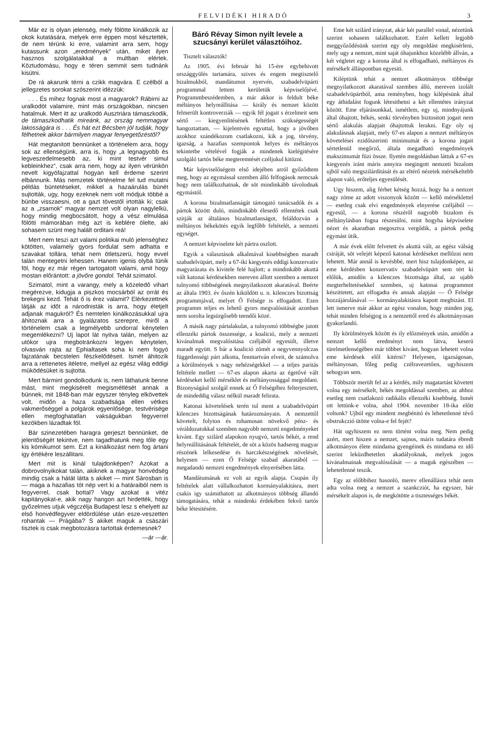FELVIDÉKI HIRADÓ 3
Már ez is olyan jelenség, mely fölötte kinálkozik az okok kutatására, melyek erre éppen most késztették, de nem térünk ki erre, valamint arra sem, hogy kutassunk azon „eredmények“ után, miket ilyen hasznos szolgálataikkal a multban elértek. Köztudomásu, hogy e téren semmit sem tudnánk kisütni.
De rá akarunk térni a czikk magvára. E czélból a jellegzetes sorokat szószerint idézzük:
. . . És mihez fognak most a magyarok? Rábirni az uralkodót valamire, mint más országokban, nincsen hatalmuk. Mert itt az uralkodó Ausztriára támaszkodik, de támaszkodhatik mireánk, az ország nemmagyar lakosságára is . . . És hát ezt Bécsben jól tudják, hogy félhetnek akkor bármilyen magyar fenyegetőzéstől?
Hát megtanitott bennünket a történelem arra, hogy sok az ellenségünk, arra is, hogy „a legnagyobb és legveszedelmesebb az, ki mint testvér simul kebleinkhez“, csak arra nem, hogy az ilyen vérünkön nevelt kigyófajzattal hogyan kell érdeme szerint elbánnunk. Más nemzetek történelme fel tud mutatni példás büntetéseket, mikkel a hazaárulás bünét sujtották, ugy, hogy ezeknek nem volt módjuk többé a bünbe visszaesni, ott a gazt tövestől irtották ki; csak az a „zsarnok“ magyar nemzet volt olyan nagylelkü, hogy mindig megbocsátott, hogy a vész elmulása fölötti mámorában még azt is keblére ölelte, aki sohasem szünt meg halált orditani reá!
Mert nem teszi azt valami politikai muló jelenséghez kötötten, valamely gyors fordulat sem adhatta e szavakat tollára, tehát nem ötletszerü, hogy evvel talán mentegetni lehessen. Hanem igenis olybá tünik föl, hogy ez már régen tartogatott valami, amit hogy mostan előrántott: a jövőre gondol. Tehát szimatol.
Szimatol, mint a varangy, mely a közeledő vihart megérezve, kidugja a piszkos mocsárból az orrát és brekegni kezd. Tehát ő is érez valamit? Elérkezettnek látják az időt a národnisták is arra, hogy életjelt adjanak magukról? És nemtelen kinálkozásukkal ujra áhitoznak arra a gyalázatos szerepre, miről a történelem csak a legmélyebb undorral kénytelen megemlékezni? Uj lapot lát nyitva talán, melyen az utókor ujra megbotránkozni legyen kénytelen, olvasván rajta az Ephialtasek soha ki nem fogyó fajzatának becstelen fészkelődéseit. Ismét áhitozik arra a rettenetes itéletre, mellyel az egész világ eddigi müködésüket is sujtotta.
Mert bármint gondolkodunk is, nem láthatunk benne mást, mint megkisérelt megismétlését annak a bünnek, mit 1848-ban már egyszer tényleg elkövettek volt, midőn a haza szabadsága ellen vétkes vakmerőséggel a polgárok egyenlősége, testvérisége ellen megfoghatatlan vakságukban fegyverrel kezökben lázadtak föl.
Bár szinezetében haragra gerjeszt bennünket, de jelentőségét tekintve, nem tagadhatunk meg tőle egy kis kómikumot sem. Ezt a kinálkozást nem fog ártani igy értékére leszállitani.
Mert mit is kinál tulajdonképen? Azokat a dobrovolnyikokat talán, akiknek a magyar honvédség mindig csak a hátát látta s akiket — mint Sárosban is — maga a hazafias tót nép vert ki a határaiból nem is fegyverrel, csak bottal? Vagy azokat a vitéz kapitányokat-e, akik nagy hangon azt hirdették, hogy győzelmes utjuk végczélja Budapest lesz s ehelyett az első honvédfegyver eldördülése után esze-veszetten rohantak — Prágába? S akiket maguk a császári tisztek is csak megbotozásra tartottak érdemesnek?
—ár —ár.
Báró Révay Simon nyilt levele a szucsányi kerület választóihoz.
Tisztelt választók!
Az 1905. évi február hó 15-ére egybehivott országgyülés tartamára, szives és engem megtisztelő bizalmukból, mandátumot nyervén, szabadelvüpárti programmal lettem kerületük képviselőjévé. Programmbeszédemben, a már akkor is feldult béke méltányos helyreállitása — király és nemzet között felmerült kontroverziák — egyik fél jogait s érzelmeit sem sértő — kiegyenlitésének feltétlen szükségességét hangoztattam, — kijelentvén egyuttal, hogy a jövőben azokhoz szándékozom csatlakozni, kik a jog, törvény, igazság, a hazafias szempontok helyes és méltányos tekintetbe vételével fogják a mindenek kielégitésére szolgáló tartós béke megteremtését czéljukul kitüzni.
Már képviselőségem első idejében arról győződtem meg, hogy az egymással szemben álló felfogások nemcsak hogy nem találkozhatnak, de söt mindinkább távolodnak egymástól.
A korona bizalmatlanságát támogató tanácsadók és a pártok között duló, mindinkább élesedő ellentétek csak szitják az általános bizalmatlanságot, feláldozván a méltányos békekötés egyik legfőbb feltételét, a nemzeti egységet.
A nemzet képviselete két pártra oszlott.
Egyik a választások alkalmával kisebbségben maradt szabadelvüpárt, mely a 67-iki kiegyezés eddigi konzervativ magyarázata és kivitele felé hajlott; a mindinkább akuttá vált katonai kérdésekben mereven állott szemben a nemzet tulnyomó többségének megnyilatkozott akaratával. Beérte az általa 1903. év őszén kiküldött u. n. kilenczes bizottság programmjával, melyet Ő Felsége is elfogadott. Ezen programm teljes es lehető gyors megvalósitását azonban nem sorolta legsürgősebb teendői közé.
A másik nagy pártalakulat, a tulnyomó többségbe jutott ellenzéki pártok összessége, a koalició, mely a nemzeti kivánalmak megvalósitása czéljából egyesült, illetve maradt együtt. S bár a koalició zömét a negyvennyolczas függetlenségi párt alkotta, fenntartván elveit, de számolva a körülmények s nagy nehézségekkel — a teljes paritás feltétele mellett — 67-es alapon akarta az égetővé vált kérdéseket kellő mérséklet és méltányossággal megoldani. Bizonyságául szolgál ennek az Ő Felségéhez felterjesztett, de mindeddig válasz nélkül maradt felirata.
Katonai követelések terén tul ment a szabadelvüpárt kilenczes bizottságának határozmányain. A nemzettől követelt, folyton és rohamosan növekvő pénz- és véráldozatokkal szemben nagyobb nemzeti engedményeket kivánt. Egy szilárd alapokon nyugvó, tartós békét, a rend helyreállitásának feltételét, de söt a közös hadsereg magyar részének lelkesedése és harczkészségének növelését, helyesen — ezen Ő Felsége szabad akaratából — megadandó nemzeti engedmények elnyerésében látta.
Mandátumának ez volt az egyik alapja. Csupán ily feltételek alatt vállalkozhatott kormányalakitásra, mert csakis igy számithatott az alkotmányos többség állandó támogatására, tehát a mindenki érdekében fekvő tartós béke létesitésére.
Eme két szilárd irányzat, akár két parallel vonal, nézetünk szerint sohasem találkozhatott. Ezért kellett legjobb meggyőződésünk szerint egy oly megoldást megkisérleni, mely ugy a nemzet, mint saját óhajunkhoz közelébb állván, a két végletet egy a korona által is elfogadható, méltányos és mérsékelt álláspontban egyesiti.
Kiléptünk tehát a nemzet alkotmányos többsége megnyilatkozott akaratával szemben álló, mereven izolált szabadelvüpártból, ama reményben, hogy kilépésünk által egy áthidalást fogunk létesithetni a két ellentétes irányzat között. Eme eljárásunkkal, ismétlem, egy uj, mindnyájunk által óhajtott, békés, senki törvényben biztositott jogait nem sértő alakulás alapjait óhajtottuk lerakni. Egy oly uj alakulásnak alapjait, mely 67-es alapon a nemzet méltányos követelései ezidőszerinti minimumát és a korona jogait sértetlenül megőrző, általa megadható engedmények makszimumát füzi össze. Ilyetén megoldásban láttuk a 67-es kiegyezés iránt máris annyira megingott nemzeti bizalom ujból való megszilárditását és az eltérő nézetek mérsékeltebb alapon való, erőteljes egyesülését.
Ugy hiszem, alig férhet kétség hozzá, hogy ha a nemzet nagy zöme az adott viszonyok között — kellő mérséklettel — esetleg csak elvi engedmények elnyerése czéljából — egyesül, — a korona részéről nagyobb bizalom és méltánylásban fogna részesülni, mint hogyha képviselete nézet és akaratban megosztva vergődik, a pártok pedig egymást ütik.
A már évek előtt felvetett és akuttá vált, az egész válság csiráját, söt velejét képező katonai kérdéseket mellőzni nem lehetett. Már annál is kevésbbé, mert hisz tulajdonképen, az eme kérdésben konzervativ szabadelvüpárt sem tért ki előlük, amidőn a kilenczes bizottsága által, az ujabb megterheltetésekkel szemben, uj katonai programmot készittetett, azt elfogadta és annak alapján — Ő Felsége hozzájárulásával — kormányalakitásra kapott megbizást. El lett ismerve már akkor az egész vonalon, hogy minden jog, tehát minden felségjog is a nemzettől ered és alkotmányosan gyakorlandó.
Ily körülmények között és ily előzmények után, amidőn a nemzet kellő eredményt nem látva, keserü türelmetlenségében már többet kivánt, hogyan lehetett volna eme kérdések elől kitérni? Helyesen, igazságosan, méltányosan, főleg pedig czélravezetően, ugyhiszem sehogyan sem.
Többször merült fel az a kérdés, mily magatartást követett volna egy mérsékelt, békés megoldással szemben, az ahhoz esetleg nem csatlakozó radikális ellenzéki kisebbség. Ismét ott lettünk-e volna, ahol 1904. november 18-ika előtt voltunk? Ujból egy mindent megbénitó és lehetetlenné tévő obstrukczió ütötte volna-e fel fejét?
Hát ugyhiszem ez nem történt volna meg. Nem pedig azért, mert hiszen a nemzet, sajnos, máris tudatára ébredt alkotmányos élete mindama gyengéinek és mindama ez idő szerint leküzdhetetlen akadályoknak, melyek jogos kivánalmainak megvalósulását — a maguk egészében — lehetetlenné teszik.
Egy az előbbihez hasonló, merev ellenállásra tehát nem adta volna meg a nemzet a szankcziót, ha egyszer, bár mérsékelt alapon is, de megkötötte a tisztességes békét.